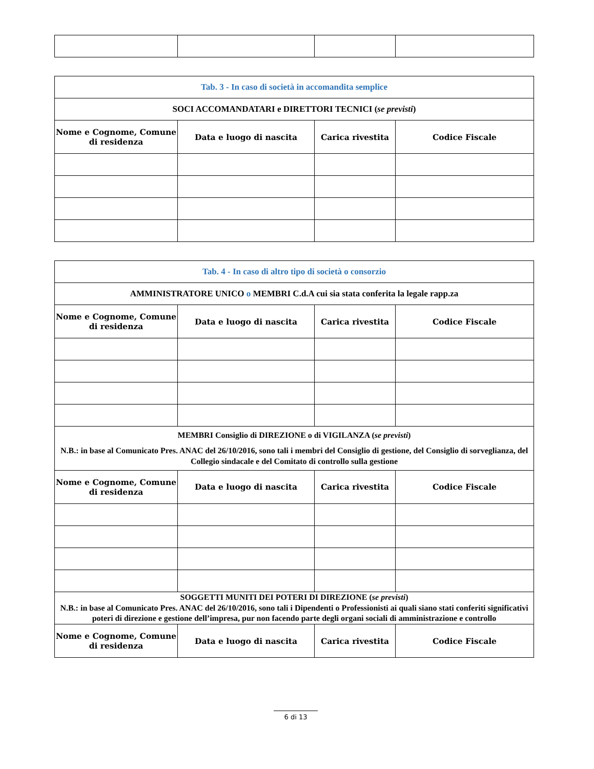| Tab. 3 - In caso di società in accomandita semplice | | | |
| SOCI ACCOMANDATARI e DIRETTORI TECNICI ( se previsti ) | | | |
| Nome e Cognome, Comune di residenza | Data e luogo di nascita | Carica rivestita | Codice Fiscale |
| Tab. 4 - In caso di altro tipo di società o consorzio | | | |
| AMMINISTRATORE UNICO o MEMBRI C.d.A cui sia stata conferita la legale rapp.za | | | |
| Nome e Cognome, Comune di residenza | Data e luogo di nascita | Carica rivestita | Codice Fiscale |
| MEMBRI Consiglio di DIREZIONE o di VIGILANZA ( se previsti ) N.B.: in base al Comunicato Pres. ANAC del 26/10/2016, sono tali i membri del Consiglio di gestione, del Consiglio di sorveglianza, del Collegio sindacale e del Comitato di controllo sulla gestione | | | |
| Nome e Cognome, Comune di residenza | Data e luogo di nascita | Carica rivestita | Codice Fiscale |
| SOGGETTI MUNITI DEI POTERI DI DIREZIONE ( se previsti ) N.B.: in base al Comunicato Pres. ANAC del 26/10/2016, sono tali i Dipendenti o Professionisti ai quali siano stati conferiti significativi poteri di direzione e gestione dell’impresa, pur non facendo parte degli organi sociali di amministrazione e controllo | | | |
| Nome e Cognome, Comune di residenza | Data e luogo di nascita | Carica rivestita | Codice Fiscale |
6 di 13